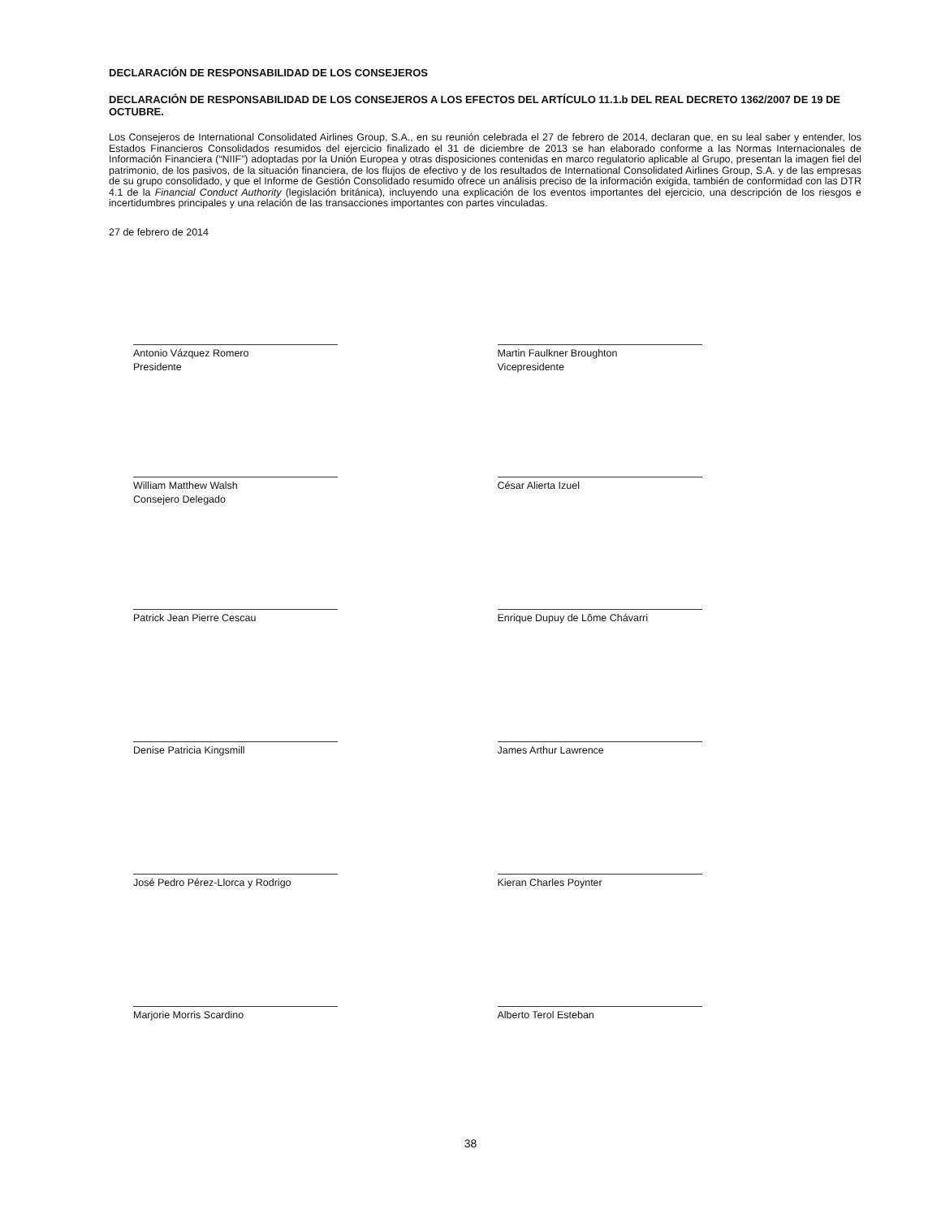DECLARACIÓN DE RESPONSABILIDAD DE LOS CONSEJEROS
DECLARACIÓN DE RESPONSABILIDAD DE LOS CONSEJEROS A LOS EFECTOS DEL ARTÍCULO 11.1.b DEL REAL DECRETO 1362/2007 DE 19 DE OCTUBRE.
Los Consejeros de International Consolidated Airlines Group, S.A., en su reunión celebrada el 27 de febrero de 2014, declaran que, en su leal saber y entender, los Estados Financieros Consolidados resumidos del ejercicio finalizado el 31 de diciembre de 2013 se han elaborado conforme a las Normas Internacionales de Información Financiera (“NIIF”) adoptadas por la Unión Europea y otras disposiciones contenidas en marco regulatorio aplicable al Grupo, presentan la imagen fiel del patrimonio, de los pasivos, de la situación financiera, de los flujos de efectivo y de los resultados de International Consolidated Airlines Group, S.A. y de las empresas de su grupo consolidado, y que el Informe de Gestión Consolidado resumido ofrece un análisis preciso de la información exigida, también de conformidad con las DTR 4.1 de la Financial Conduct Authority (legislación británica), incluyendo una explicación de los eventos importantes del ejercicio, una descripción de los riesgos e incertidumbres principales y una relación de las transacciones importantes con partes vinculadas.
27 de febrero de 2014
Antonio Vázquez Romero
Presidente
Martin Faulkner Broughton
Vicepresidente
William Matthew Walsh
Consejero Delegado
César Alierta Izuel
Patrick Jean Pierre Cescau Enrique Dupuy de Lôme Chávarri
Denise Patricia Kingsmill James Arthur Lawrence
José Pedro Pérez-Llorca y Rodrigo Kieran Charles Poynter
Marjorie Morris Scardino Alberto Terol Esteban
38